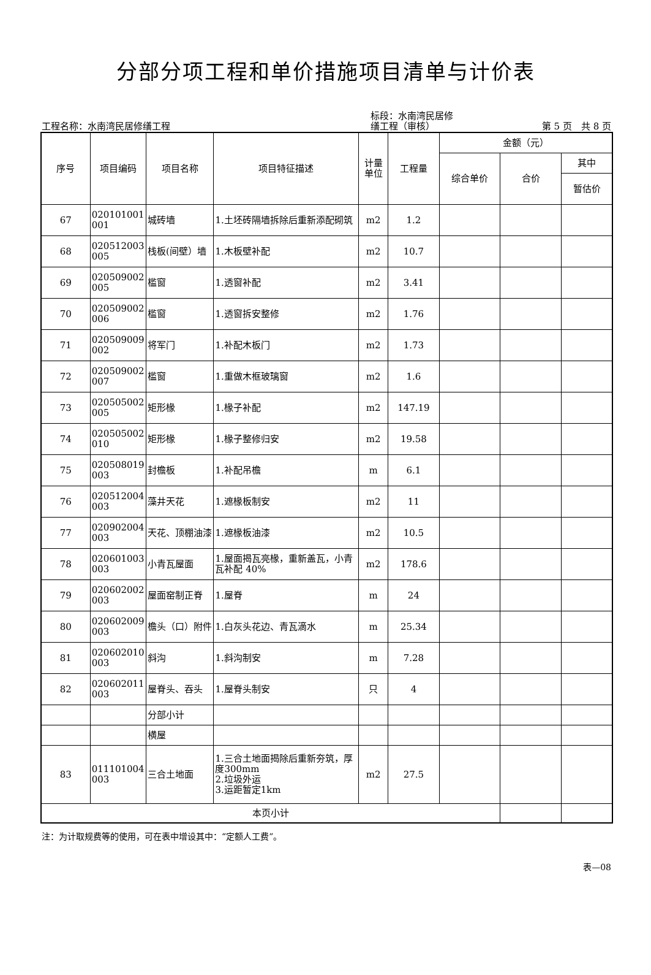分部分项工程和单价措施项目清单与计价表
工程名称：水南湾民居修缮工程
标段：水南湾民居修
缮工程（审核）
第 5 页　共 8 页
| 序号 | 项目编码 | 项目名称 | 项目特征描述 | 计量 单位 | 工程量 | 金额（元） | | |
| --- | --- | --- | --- | --- | --- | --- | --- | --- |
| | | | | | | 综合单价 | 合价 | 其中 |
| | | | | | | | | 暂估价 |
| 67 | 020101001 001 | 城砖墙 | 1.土坯砖隔墙拆除后重新添配砌筑 | m2 | 1.2 | | | |
| 68 | 020512003 005 | 栈板(间壁）墙 | 1.木板壁补配 | m2 | 10.7 | | | |
| 69 | 020509002 005 | 槛窗 | 1.透窗补配 | m2 | 3.41 | | | |
| 70 | 020509002 006 | 槛窗 | 1.透窗拆安整修 | m2 | 1.76 | | | |
| 71 | 020509009 002 | 将军门 | 1.补配木板门 | m2 | 1.73 | | | |
| 72 | 020509002 007 | 槛窗 | 1.重做木框玻璃窗 | m2 | 1.6 | | | |
| 73 | 020505002 005 | 矩形椽 | 1.椽子补配 | m2 | 147.19 | | | |
| 74 | 020505002 010 | 矩形椽 | 1.椽子整修归安 | m2 | 19.58 | | | |
| 75 | 020508019 003 | 封檐板 | 1.补配吊檐 | m | 6.1 | | | |
| 76 | 020512004 003 | 藻井天花 | 1.遮椽板制安 | m2 | 11 | | | |
| 77 | 020902004 003 | 天花、顶棚油漆 | 1.遮椽板油漆 | m2 | 10.5 | | | |
| 78 | 020601003 003 | 小青瓦屋面 | 1.屋面揭瓦亮椽，重新盖瓦，小青瓦补配 40% | m2 | 178.6 | | | |
| 79 | 020602002 003 | 屋面窑制正脊 | 1.屋脊 | m | 24 | | | |
| 80 | 020602009 003 | 檐头（口）附件 | 1.白灰头花边、青瓦滴水 | m | 25.34 | | | |
| 81 | 020602010 003 | 斜沟 | 1.斜沟制安 | m | 7.28 | | | |
| 82 | 020602011 003 | 屋脊头、吞头 | 1.屋脊头制安 | 只 | 4 | | | |
| | | 分部小计 | | | | | | |
| | | 横屋 | | | | | | |
| 83 | 011101004 003 | 三合土地面 | 1.三合土地面揭除后重新夯筑，厚度300mm 2.垃圾外运 3.运距暂定1km | m2 | 27.5 | | | |
| 本页小计 | | | | | | | | |
注：为计取规费等的使用，可在表中增设其中：“定额人工费”。
表—08